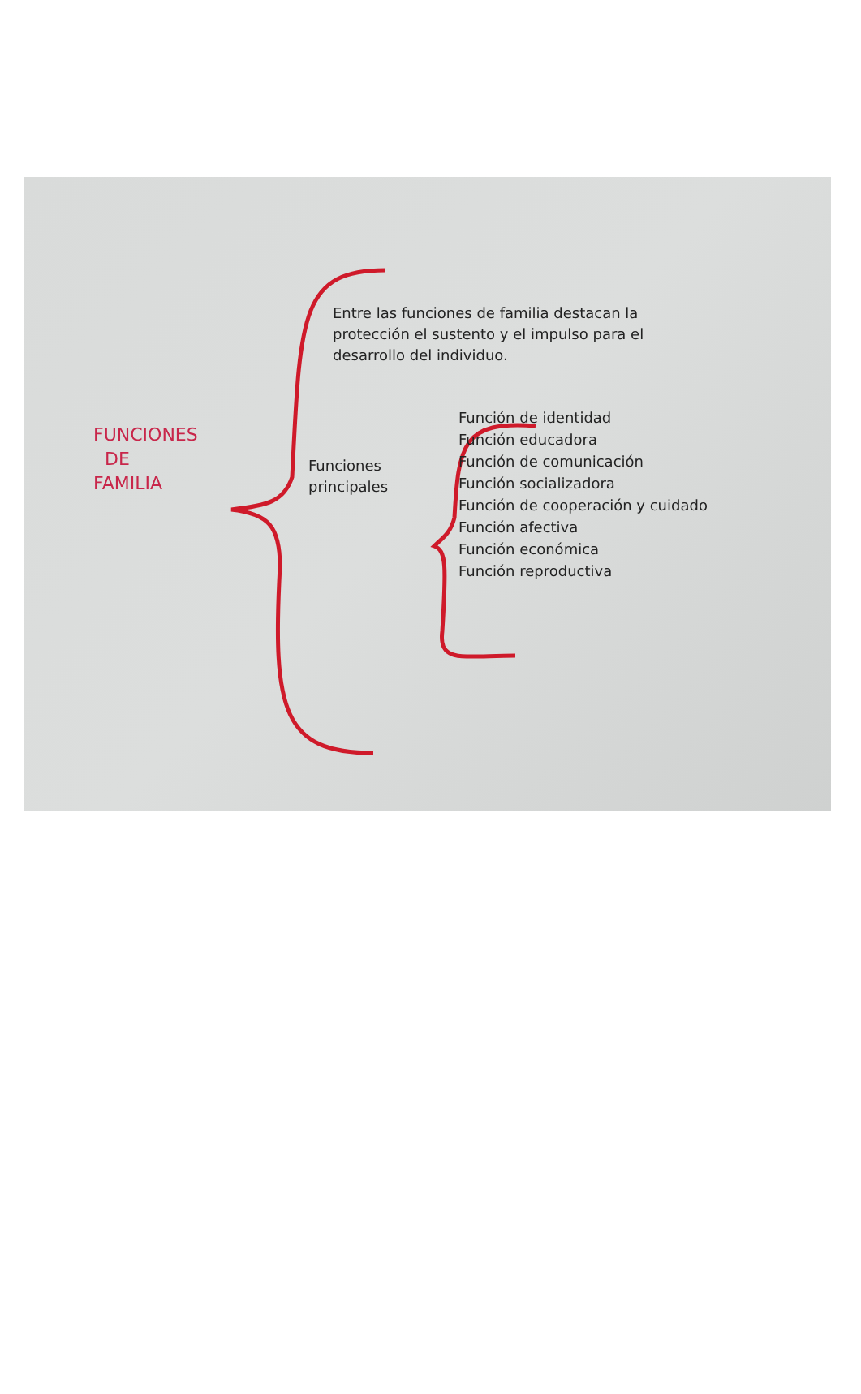Entre las funciones de familia destacan la protección el sustento y el impulso para el desarrollo del individuo.
FUNCIONES
DE
FAMILIA
Funciones principales
Función de identidad
Función educadora
Función de comunicación
Función socializadora
Función de cooperación y cuidado
Función afectiva
Función económica
Función reproductiva